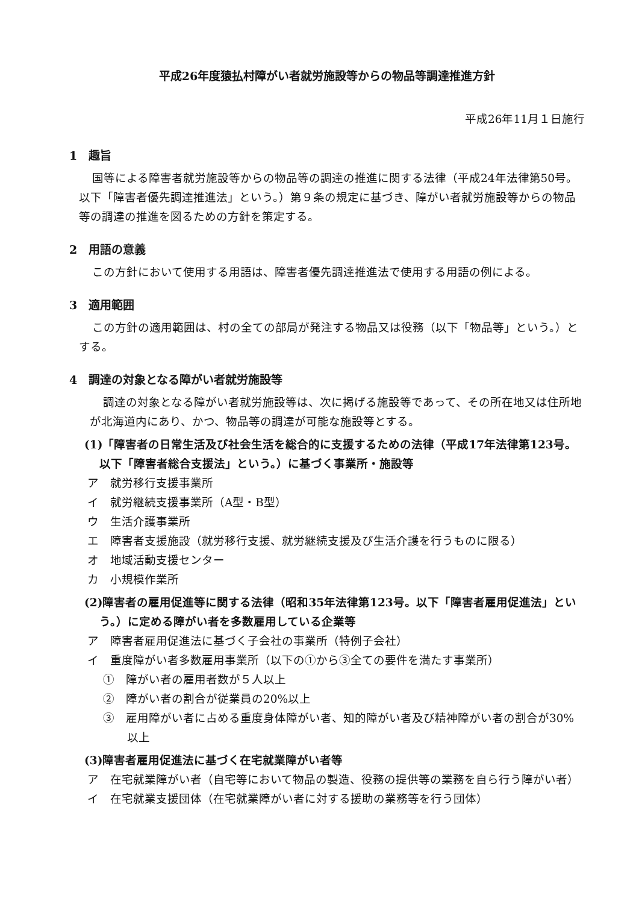平成26年度猿払村障がい者就労施設等からの物品等調達推進方針
平成26年11月１日施行
1　趣旨
国等による障害者就労施設等からの物品等の調達の推進に関する法律（平成24年法律第50号。以下「障害者優先調達推進法」という。）第９条の規定に基づき、障がい者就労施設等からの物品等の調達の推進を図るための方針を策定する。
2　用語の意義
この方針において使用する用語は、障害者優先調達推進法で使用する用語の例による。
3　適用範囲
この方針の適用範囲は、村の全ての部局が発注する物品又は役務（以下「物品等」という。）とする。
4　調達の対象となる障がい者就労施設等
調達の対象となる障がい者就労施設等は、次に掲げる施設等であって、その所在地又は住所地が北海道内にあり、かつ、物品等の調達が可能な施設等とする。
(1)「障害者の日常生活及び社会生活を総合的に支援するための法律（平成17年法律第123号。以下「障害者総合支援法」という。）に基づく事業所・施設等
ア　就労移行支援事業所
イ　就労継続支援事業所（A型・B型）
ウ　生活介護事業所
エ　障害者支援施設（就労移行支援、就労継続支援及び生活介護を行うものに限る）
オ　地域活動支援センター
カ　小規模作業所
(2)障害者の雇用促進等に関する法律（昭和35年法律第123号。以下「障害者雇用促進法」という。）に定める障がい者を多数雇用している企業等
ア　障害者雇用促進法に基づく子会社の事業所（特例子会社）
イ　重度障がい者多数雇用事業所（以下の①から③全ての要件を満たす事業所）
①　障がい者の雇用者数が５人以上
②　障がい者の割合が従業員の20%以上
③　雇用障がい者に占める重度身体障がい者、知的障がい者及び精神障がい者の割合が30%以上
(3)障害者雇用促進法に基づく在宅就業障がい者等
ア　在宅就業障がい者（自宅等において物品の製造、役務の提供等の業務を自ら行う障がい者）
イ　在宅就業支援団体（在宅就業障がい者に対する援助の業務等を行う団体）